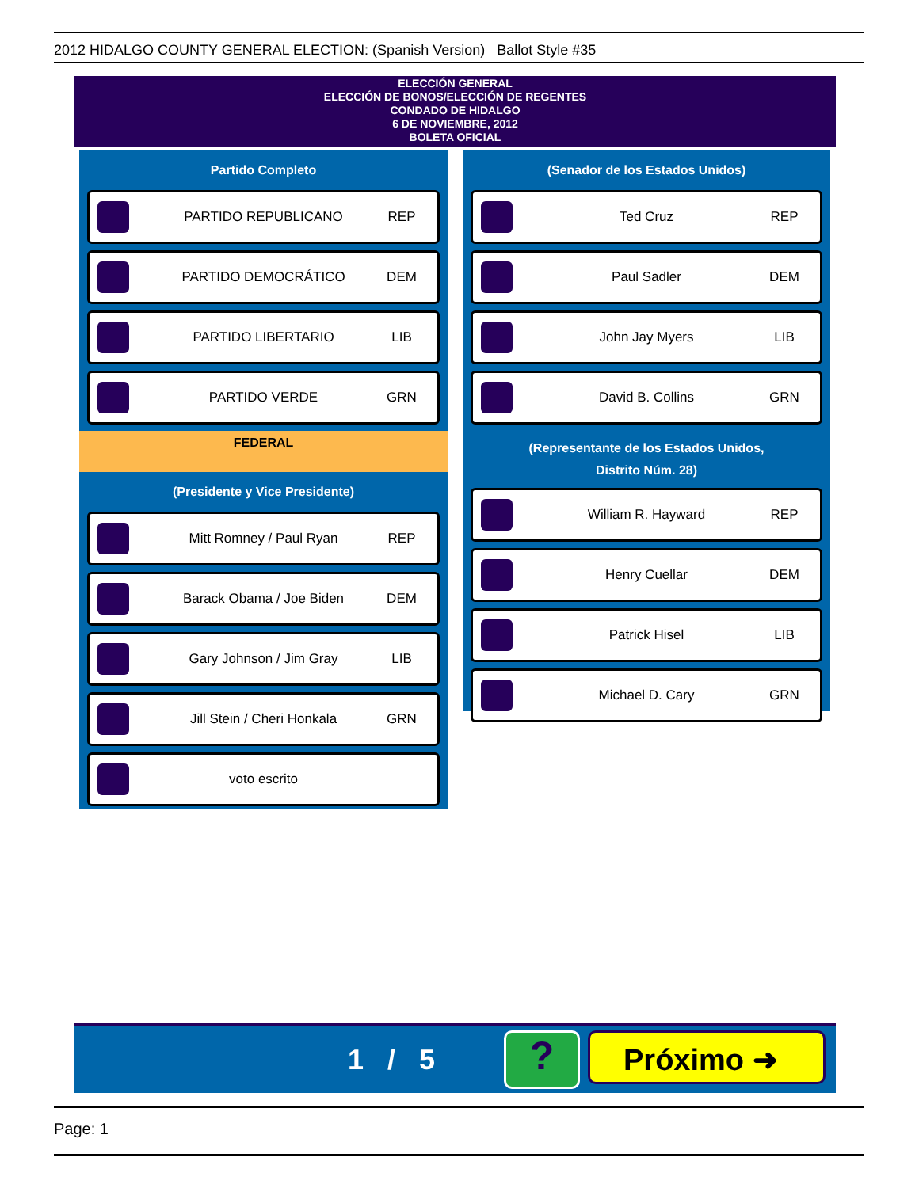2012 HIDALGO COUNTY GENERAL ELECTION: (Spanish Version) Ballot Style #35
ELECCIÓN GENERAL
ELECCIÓN DE BONOS/ELECCIÓN DE REGENTES
CONDADO DE HIDALGO
6 DE NOVIEMBRE, 2012
BOLETA OFICIAL
Partido Completo
PARTIDO REPUBLICANO REP
PARTIDO DEMOCRÁTICO DEM
PARTIDO LIBERTARIO LIB
PARTIDO VERDE GRN
FEDERAL
(Presidente y Vice Presidente)
Mitt Romney / Paul Ryan REP
Barack Obama / Joe Biden DEM
Gary Johnson / Jim Gray LIB
Jill Stein / Cheri Honkala GRN
voto escrito
(Senador de los Estados Unidos)
Ted Cruz REP
Paul Sadler DEM
John Jay Myers LIB
David B. Collins GRN
(Representante de los Estados Unidos,
Distrito Núm. 28)
William R. Hayward REP
Henry Cuellar DEM
Patrick Hisel LIB
Michael D. Cary GRN
1 / 5 ? Próximo ➜
Page: 1